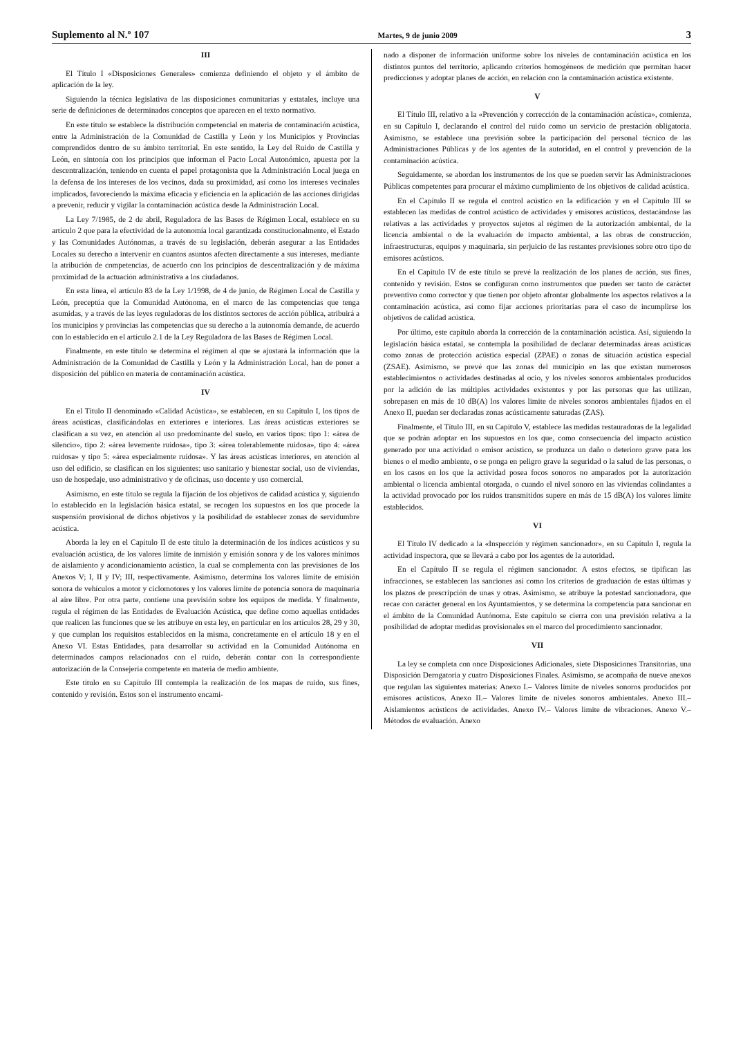Suplemento al N.º 107 Martes, 9 de junio 2009 3
III
El Título I «Disposiciones Generales» comienza definiendo el objeto y el ámbito de aplicación de la ley.
Siguiendo la técnica legislativa de las disposiciones comunitarias y estatales, incluye una serie de definiciones de determinados conceptos que aparecen en el texto normativo.
En este título se establece la distribución competencial en materia de contaminación acústica, entre la Administración de la Comunidad de Castilla y León y los Municipios y Provincias comprendidos dentro de su ámbito territorial. En este sentido, la Ley del Ruido de Castilla y León, en sintonía con los principios que informan el Pacto Local Autonómico, apuesta por la descentralización, teniendo en cuenta el papel protagonista que la Administración Local juega en la defensa de los intereses de los vecinos, dada su proximidad, así como los intereses vecinales implicados, favoreciendo la máxima eficacia y eficiencia en la aplicación de las acciones dirigidas a prevenir, reducir y vigilar la contaminación acústica desde la Administración Local.
La Ley 7/1985, de 2 de abril, Reguladora de las Bases de Régimen Local, establece en su artículo 2 que para la efectividad de la autonomía local garantizada constitucionalmente, el Estado y las Comunidades Autónomas, a través de su legislación, deberán asegurar a las Entidades Locales su derecho a intervenir en cuantos asuntos afecten directamente a sus intereses, mediante la atribución de competencias, de acuerdo con los principios de descentralización y de máxima proximidad de la actuación administrativa a los ciudadanos.
En esta línea, el artículo 83 de la Ley 1/1998, de 4 de junio, de Régimen Local de Castilla y León, preceptúa que la Comunidad Autónoma, en el marco de las competencias que tenga asumidas, y a través de las leyes reguladoras de los distintos sectores de acción pública, atribuirá a los municipios y provincias las competencias que su derecho a la autonomía demande, de acuerdo con lo establecido en el artículo 2.1 de la Ley Reguladora de las Bases de Régimen Local.
Finalmente, en este título se determina el régimen al que se ajustará la información que la Administración de la Comunidad de Castilla y León y la Administración Local, han de poner a disposición del público en materia de contaminación acústica.
IV
En el Título II denominado «Calidad Acústica», se establecen, en su Capítulo I, los tipos de áreas acústicas, clasificándolas en exteriores e interiores. Las áreas acústicas exteriores se clasifican a su vez, en atención al uso predominante del suelo, en varios tipos: tipo 1: «área de silencio», tipo 2: «área levemente ruidosa», tipo 3: «área tolerablemente ruidosa», tipo 4: «área ruidosa» y tipo 5: «área especialmente ruidosa». Y las áreas acústicas interiores, en atención al uso del edificio, se clasifican en los siguientes: uso sanitario y bienestar social, uso de viviendas, uso de hospedaje, uso administrativo y de oficinas, uso docente y uso comercial.
Asimismo, en este título se regula la fijación de los objetivos de calidad acústica y, siguiendo lo establecido en la legislación básica estatal, se recogen los supuestos en los que procede la suspensión provisional de dichos objetivos y la posibilidad de establecer zonas de servidumbre acústica.
Aborda la ley en el Capítulo II de este título la determinación de los índices acústicos y su evaluación acústica, de los valores límite de inmisión y emisión sonora y de los valores mínimos de aislamiento y acondicionamiento acústico, la cual se complementa con las previsiones de los Anexos V; I, II y IV; III, respectivamente. Asimismo, determina los valores límite de emisión sonora de vehículos a motor y ciclomotores y los valores límite de potencia sonora de maquinaria al aire libre. Por otra parte, contiene una previsión sobre los equipos de medida. Y finalmente, regula el régimen de las Entidades de Evaluación Acústica, que define como aquellas entidades que realicen las funciones que se les atribuye en esta ley, en particular en los artículos 28, 29 y 30, y que cumplan los requisitos establecidos en la misma, concretamente en el artículo 18 y en el Anexo VI. Estas Entidades, para desarrollar su actividad en la Comunidad Autónoma en determinados campos relacionados con el ruido, deberán contar con la correspondiente autorización de la Consejería competente en materia de medio ambiente.
Este título en su Capítulo III contempla la realización de los mapas de ruido, sus fines, contenido y revisión. Estos son el instrumento encami-
nado a disponer de información uniforme sobre los niveles de contaminación acústica en los distintos puntos del territorio, aplicando criterios homogéneos de medición que permitan hacer predicciones y adoptar planes de acción, en relación con la contaminación acústica existente.
V
El Título III, relativo a la «Prevención y corrección de la contaminación acústica», comienza, en su Capítulo I, declarando el control del ruido como un servicio de prestación obligatoria. Asimismo, se establece una previsión sobre la participación del personal técnico de las Administraciones Públicas y de los agentes de la autoridad, en el control y prevención de la contaminación acústica.
Seguidamente, se abordan los instrumentos de los que se pueden servir las Administraciones Públicas competentes para procurar el máximo cumplimiento de los objetivos de calidad acústica.
En el Capítulo II se regula el control acústico en la edificación y en el Capítulo III se establecen las medidas de control acústico de actividades y emisores acústicos, destacándose las relativas a las actividades y proyectos sujetos al régimen de la autorización ambiental, de la licencia ambiental o de la evaluación de impacto ambiental, a las obras de construcción, infraestructuras, equipos y maquinaria, sin perjuicio de las restantes previsiones sobre otro tipo de emisores acústicos.
En el Capítulo IV de este título se prevé la realización de los planes de acción, sus fines, contenido y revisión. Estos se configuran como instrumentos que pueden ser tanto de carácter preventivo como corrector y que tienen por objeto afrontar globalmente los aspectos relativos a la contaminación acústica, así como fijar acciones prioritarias para el caso de incumplirse los objetivos de calidad acústica.
Por último, este capítulo aborda la corrección de la contaminación acústica. Así, siguiendo la legislación básica estatal, se contempla la posibilidad de declarar determinadas áreas acústicas como zonas de protección acústica especial (ZPAE) o zonas de situación acústica especial (ZSAE). Asimismo, se prevé que las zonas del municipio en las que existan numerosos establecimientos o actividades destinadas al ocio, y los niveles sonoros ambientales producidos por la adición de las múltiples actividades existentes y por las personas que las utilizan, sobrepasen en más de 10 dB(A) los valores limite de niveles sonoros ambientales fijados en el Anexo II, puedan ser declaradas zonas acústicamente saturadas (ZAS).
Finalmente, el Título III, en su Capítulo V, establece las medidas restauradoras de la legalidad que se podrán adoptar en los supuestos en los que, como consecuencia del impacto acústico generado por una actividad o emisor acústico, se produzca un daño o deterioro grave para los bienes o el medio ambiente, o se ponga en peligro grave la seguridad o la salud de las personas, o en los casos en los que la actividad posea focos sonoros no amparados por la autorización ambiental o licencia ambiental otorgada, o cuando el nivel sonoro en las viviendas colindantes a la actividad provocado por los ruidos transmitidos supere en más de 15 dB(A) los valores límite establecidos.
VI
El Título IV dedicado a la «Inspección y régimen sancionador», en su Capítulo I, regula la actividad inspectora, que se llevará a cabo por los agentes de la autoridad.
En el Capítulo II se regula el régimen sancionador. A estos efectos, se tipifican las infracciones, se establecen las sanciones así como los criterios de graduación de estas últimas y los plazos de prescripción de unas y otras. Asimismo, se atribuye la potestad sancionadora, que recae con carácter general en los Ayuntamientos, y se determina la competencia para sancionar en el ámbito de la Comunidad Autónoma. Este capítulo se cierra con una previsión relativa a la posibilidad de adoptar medidas provisionales en el marco del procedimiento sancionador.
VII
La ley se completa con once Disposiciones Adicionales, siete Disposiciones Transitorias, una Disposición Derogatoria y cuatro Disposiciones Finales. Asimismo, se acompaña de nueve anexos que regulan las siguientes materias: Anexo I.– Valores límite de niveles sonoros producidos por emisores acústicos. Anexo II.– Valores límite de niveles sonoros ambientales. Anexo III.– Aislamientos acústicos de actividades. Anexo IV.– Valores límite de vibraciones. Anexo V.– Métodos de evaluación. Anexo